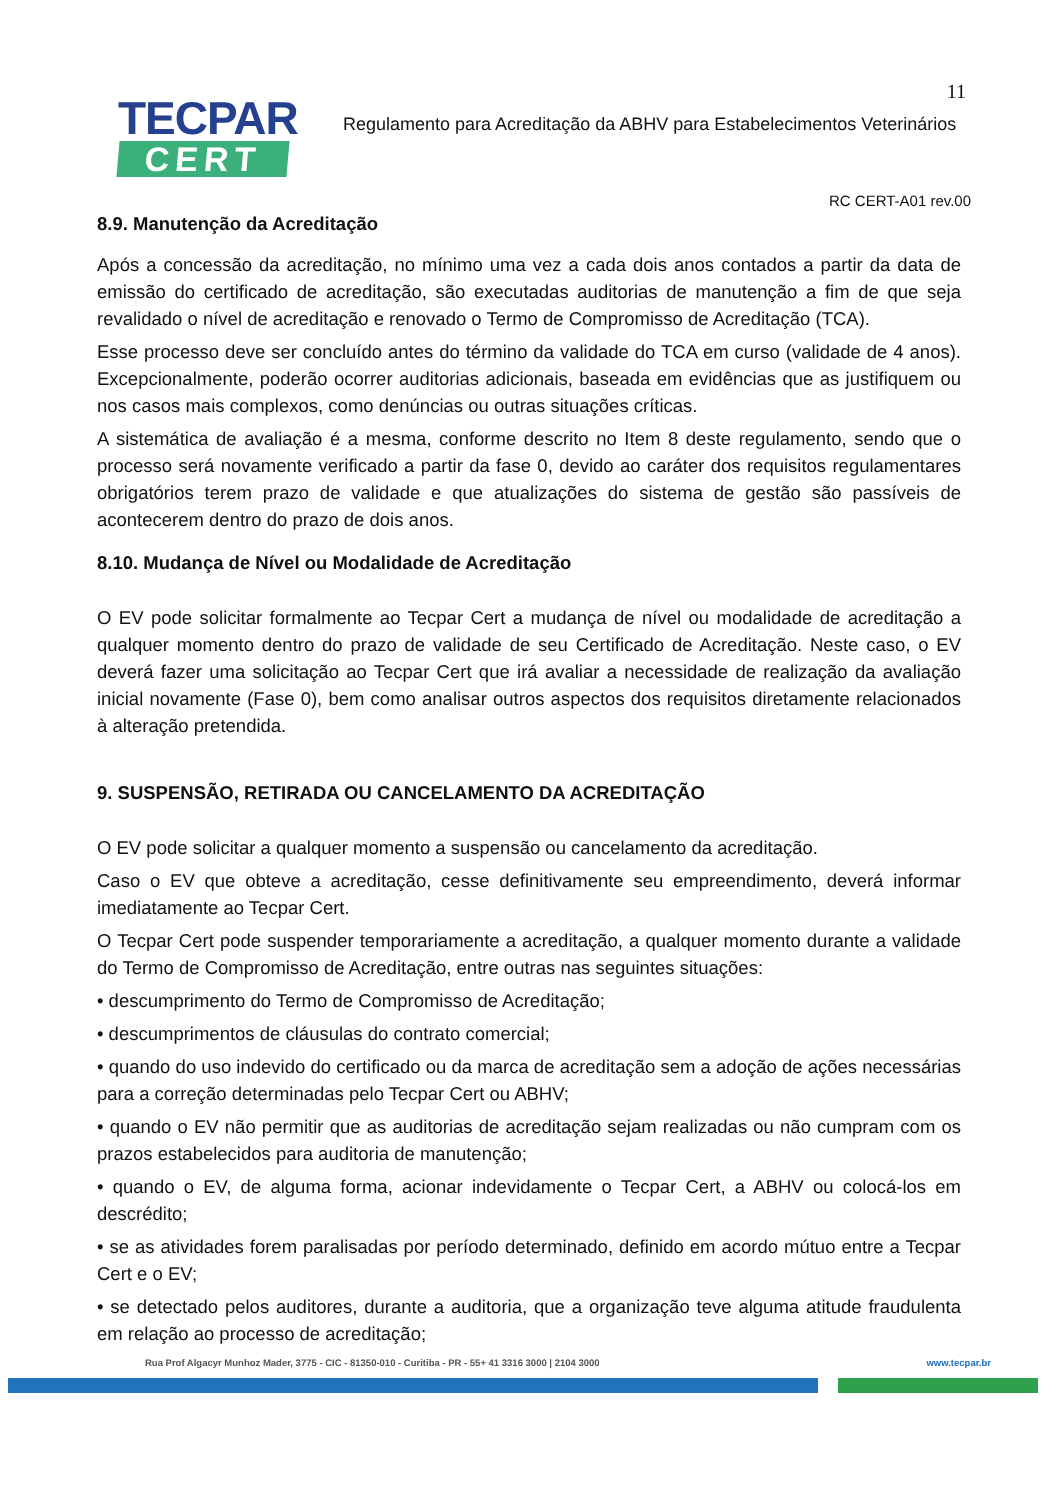11
TECPAR
CERT
Regulamento para Acreditação da ABHV para Estabelecimentos Veterinários
RC CERT-A01 rev.00
8.9. Manutenção da Acreditação
Após a concessão da acreditação, no mínimo uma vez a cada dois anos contados a partir da data de emissão do certificado de acreditação, são executadas auditorias de manutenção a fim de que seja revalidado o nível de acreditação e renovado o Termo de Compromisso de Acreditação (TCA).
Esse processo deve ser concluído antes do término da validade do TCA em curso (validade de 4 anos). Excepcionalmente, poderão ocorrer auditorias adicionais, baseada em evidências que as justifiquem ou nos casos mais complexos, como denúncias ou outras situações críticas.
A sistemática de avaliação é a mesma, conforme descrito no Item 8 deste regulamento, sendo que o processo será novamente verificado a partir da fase 0, devido ao caráter dos requisitos regulamentares obrigatórios terem prazo de validade e que atualizações do sistema de gestão são passíveis de acontecerem dentro do prazo de dois anos.
8.10. Mudança de Nível ou Modalidade de Acreditação
O EV pode solicitar formalmente ao Tecpar Cert a mudança de nível ou modalidade de acreditação a qualquer momento dentro do prazo de validade de seu Certificado de Acreditação. Neste caso, o EV deverá fazer uma solicitação ao Tecpar Cert que irá avaliar a necessidade de realização da avaliação inicial novamente (Fase 0), bem como analisar outros aspectos dos requisitos diretamente relacionados à alteração pretendida.
9. SUSPENSÃO, RETIRADA OU CANCELAMENTO DA ACREDITAÇÃO
O EV pode solicitar a qualquer momento a suspensão ou cancelamento da acreditação.
Caso o EV que obteve a acreditação, cesse definitivamente seu empreendimento, deverá informar imediatamente ao Tecpar Cert.
O Tecpar Cert pode suspender temporariamente a acreditação, a qualquer momento durante a validade do Termo de Compromisso de Acreditação, entre outras nas seguintes situações:
• descumprimento do Termo de Compromisso de Acreditação;
• descumprimentos de cláusulas do contrato comercial;
• quando do uso indevido do certificado ou da marca de acreditação sem a adoção de ações necessárias para a correção determinadas pelo Tecpar Cert ou ABHV;
• quando o EV não permitir que as auditorias de acreditação sejam realizadas ou não cumpram com os prazos estabelecidos para auditoria de manutenção;
• quando o EV, de alguma forma, acionar indevidamente o Tecpar Cert, a ABHV ou colocá-los em descrédito;
• se as atividades forem paralisadas por período determinado, definido em acordo mútuo entre a Tecpar Cert e o EV;
• se detectado pelos auditores, durante a auditoria, que a organização teve alguma atitude fraudulenta em relação ao processo de acreditação;
Rua Prof Algacyr Munhoz Mader, 3775 - CIC - 81350-010 - Curitiba - PR - 55+ 41 3316 3000 | 2104 3000 www.tecpar.br